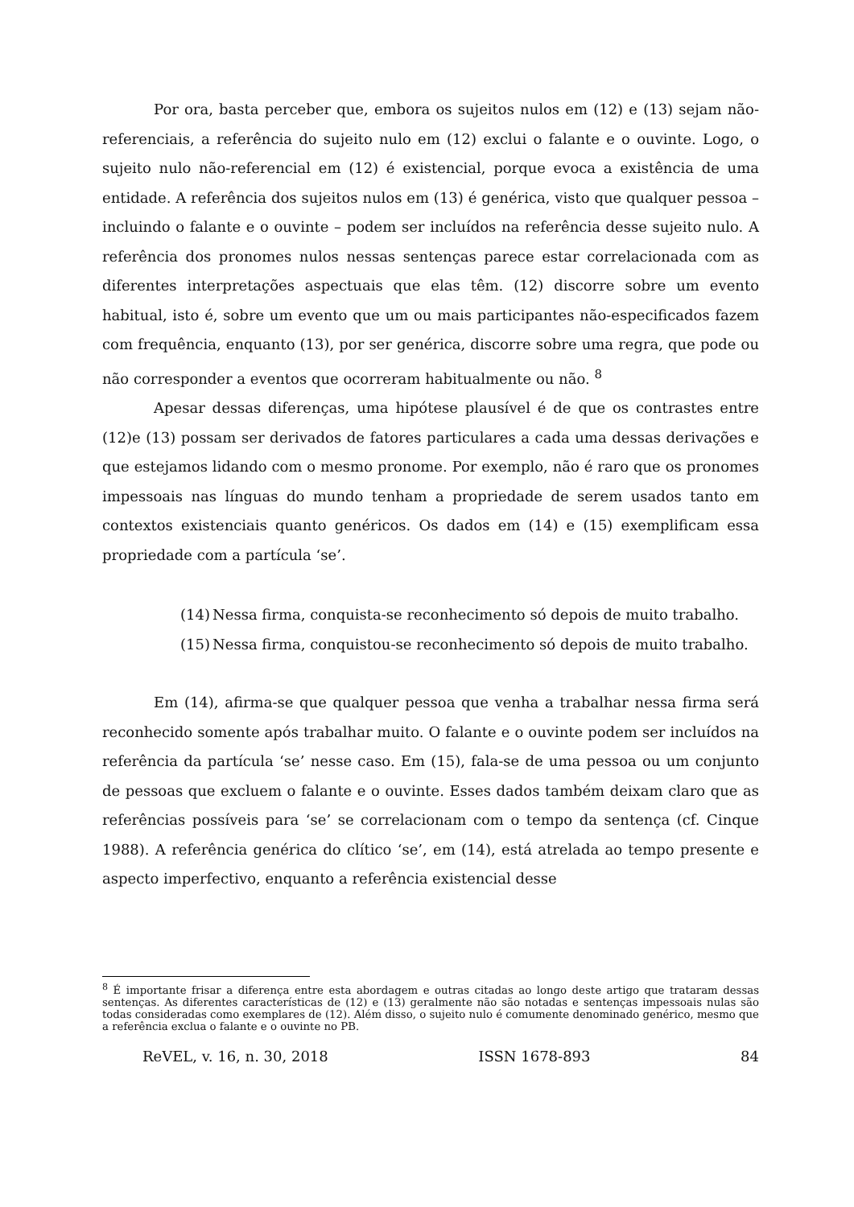Por ora, basta perceber que, embora os sujeitos nulos em (12) e (13) sejam não-referenciais, a referência do sujeito nulo em (12) exclui o falante e o ouvinte. Logo, o sujeito nulo não-referencial em (12) é existencial, porque evoca a existência de uma entidade. A referência dos sujeitos nulos em (13) é genérica, visto que qualquer pessoa – incluindo o falante e o ouvinte – podem ser incluídos na referência desse sujeito nulo. A referência dos pronomes nulos nessas sentenças parece estar correlacionada com as diferentes interpretações aspectuais que elas têm. (12) discorre sobre um evento habitual, isto é, sobre um evento que um ou mais participantes não-especificados fazem com frequência, enquanto (13), por ser genérica, discorre sobre uma regra, que pode ou não corresponder a eventos que ocorreram habitualmente ou não. <sup>8</sup>
Apesar dessas diferenças, uma hipótese plausível é de que os contrastes entre (12)e (13) possam ser derivados de fatores particulares a cada uma dessas derivações e que estejamos lidando com o mesmo pronome. Por exemplo, não é raro que os pronomes impessoais nas línguas do mundo tenham a propriedade de serem usados tanto em contextos existenciais quanto genéricos. Os dados em (14) e (15) exemplificam essa propriedade com a partícula ‘se’.
(14) Nessa firma, conquista-se reconhecimento só depois de muito trabalho.
(15) Nessa firma, conquistou-se reconhecimento só depois de muito trabalho.
Em (14), afirma-se que qualquer pessoa que venha a trabalhar nessa firma será reconhecido somente após trabalhar muito. O falante e o ouvinte podem ser incluídos na referência da partícula ‘se’ nesse caso. Em (15), fala-se de uma pessoa ou um conjunto de pessoas que excluem o falante e o ouvinte. Esses dados também deixam claro que as referências possíveis para ‘se’ se correlacionam com o tempo da sentença (cf. Cinque 1988). A referência genérica do clítico ‘se’, em (14), está atrelada ao tempo presente e aspecto imperfectivo, enquanto a referência existencial desse
<sup>8</sup> É importante frisar a diferença entre esta abordagem e outras citadas ao longo deste artigo que trataram dessas sentenças. As diferentes características de (12) e (13) geralmente não são notadas e sentenças impessoais nulas são todas consideradas como exemplares de (12). Além disso, o sujeito nulo é comumente denominado genérico, mesmo que a referência exclua o falante e o ouvinte no PB.
ReVEL, v. 16, n. 30, 2018 ISSN 1678-893 84